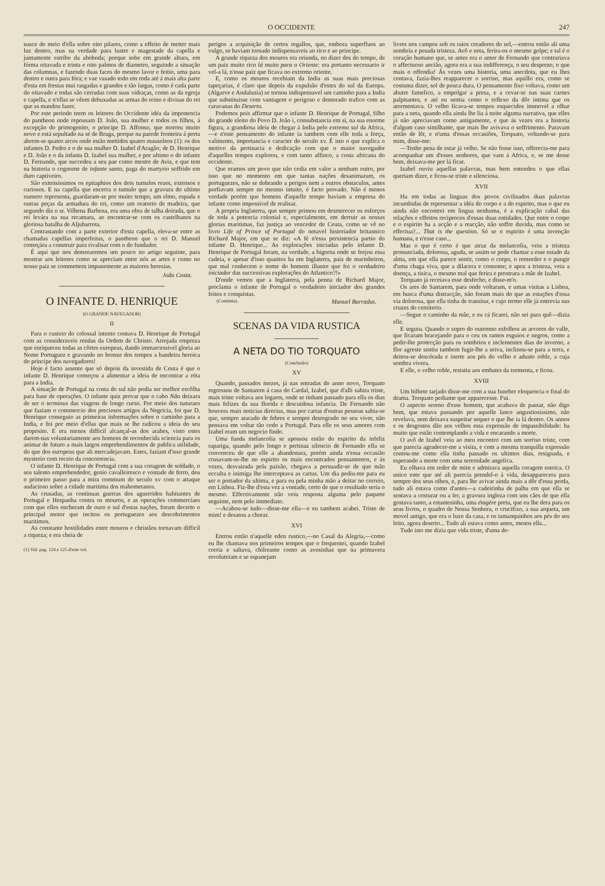O OCCIDENTE 247
nasce do meio d'ella sobre oito pilares, como a effeito de metter mais luz dentro, mas na verdade para lustre e magestade da capella e juntamente estribo da aboboda; porque sobe em grande altura, em fórma oitavada e trinta e oito palmos de diametro, seguindo a situação das columnas, e fazendo duas faces do mesmo lavor e feitio, uma para dentro e outra para fóra; e vae vasado todo em roda até á mais alta parte d'esta em frestas mui rasgadas e grandes e tão largas, como é cada parte do oitavado e todas são cerradas com suas vidraças, como as da egreja e capella, e n'ellas se vêem debuxadas as armas do reino e divisas do rei que as mandou fazer.
Por este periodo teem os leitores do Occidente idéa da imponencia do pantheon onde repousam D. João, sua mulher e todos os filhos, á excepção do primogenito, o principe D. Affonso, que morreu muito novo e está sepultado na sé de Braga, porque na parede fronteira á porta abrem-se quatro arcos onde estão mettidos quatro mausoleos (1): os dos infantes D. Pedro e o de sua mulher D. Izabel d'Aragão; de D. Henrique e D. João e o da infanta D. Izabel sua mulher, e por ultimo o do infante D. Fernando, que succedeu a seu pae como mestre de Aviz, e que tem na historia o cognome de infante santo, paga do martyrio soffrido em duro captiveiro.
São extensissimos os epitaphios dos dois tumulos reaes, extensos e curiosos. E na capella que encerra o tumulo que a gravura do ultimo numero representa, guardaram-se por muito tempo, um elmo, espada e outras peças da armadura do rei, como um oratorio de madeira, que segundo diz o sr. Vilhena Barbosa, era uma obra de talha doirada, que o rei levára na sua recamara, ao encontrar-se com os castelhanos na gloriosa batalha de Aljubarrota.
Contrastando com a parte exterior d'esta capella, eleva-se entre as chamadas capellas imperfeitas, o pantheon que o rei D. Manuel começára a construir para rivalisar com o do fundador.
É aqui que nos demoraremos um pouco no artigo seguinte, para mostrar aos leitores como se apreciam entre nós as artes e como no nosso paiz se commettem impunemente as maiores heresias.
João Costa.
O INFANTE D. HENRIQUE
(O GRANDE NAVEGADOR)
II
Para o custeio do colossal intento contava D. Henrique de Portugal com as consideraveis rendas da Ordem de Christo. Arrojada empreza que enriqueceu todas as côrtes europeas, dando immarcessivel gloria ao Nome Portuguez e gravando no bronze dos tempos a bandeira heroica do principe dos navegadores!
Hoje é facto assente que só depois da investida de Ceuta é que o infante D. Henrique começou a alimentar a ideia de encontrar a róta para a India.
A situação de Portugal na costa do sul não podia ser melhor escôlha para base de operações. O infante quiz provar que o cabo Não deixara de ser o terminus das viagens de longo curso. Por meio dos naturaes que faziam o commercio dos preciosos artigos da Negricia, foi que D. Henrique conseguio as primeiras informações sobre o caminho para a India, e foi por meio d'ellas que mais se lhe radicou a ideia do seu proposito. E era menos difficil alcançal-as dos arabes, visto estes darem-nas voluntariamente aos homens de reconhecida sciencia para os animar de futuro a mais largos emprehendimentos de publica utilidade, do que dos europeus que ali mercadejavam. Estes, faziam d'isso grande mysterio com receio da concorrencia.
O infante D. Henrique de Portugal com a sua coragem de soldado, o seu talento emprehendedor, genio cavalleiresco e vontade de ferro, deu o primeiro passo para a mira commum do seculo xv com o attaque audacioso sobre a cidade maritima dos mahometanos.
As crusadas, as continuas guerras dos aguerridos habitantes de Portugal e Hespanha contra os mouros, e as operações commerciaes com que elles encheram de ouro o sul d'estas nações, foram decerto o principal motor que incitou os portuguezes aos descobrimentos maritimos.
As constante hostilidades entre mouros e christãos tornavam difficil a riqueza; e era cheia de
(1) Vid. pag. 124 e 125 d'este vol.
perigos a acquisição de certos regallos, que, embora superfluos ao vulgo, se haviam tornado indispensaveis ao rico e ao principe.
A grande riqueza dos mouros era oriunda, no dizer dos do tempo, de um paiz muito rico lá muito para o Oriente: era portanto necessario ir vel-a lá, n'esse paiz que ficava no extremo oriente.
E, como os mouros recebiam da India as suas mais preciosas tapeçarias, é claro que depois da expulsão d'estes do sul da Europa. (Algarve e Andaluzia) se tornou indispensavel um caminho para a India que substituisse com vantagem o perigoso e demorado trafico com as caravanas do Deserto.
Podemos pois affirmar que o infante D. Henrique de Portugal, filho do grande eleito do Povo D. João i, consubstancía em si, na sua enorme figura, a grandiosa ideia de chegar á India pelo extremo sul da Africa,—e n'este pensamento do infante ia tambem com elle toda a força, valimento, importancia e caracter do seculo xv. É isto o que explica o motivo da pertinacia e dedicação com que o maior navegador d'aquelles tempos explorou, e com tanto affinco, a costa africana do occidente.
Que eramos um povo que não cedia em valor a nenhum outro, por isso que no momento em que tantas nações desanimaram, os portuguezes, não se dobrando a perigos nem a outros obstaculos, antes porfiavam sempre no mesmo intuito, é facto provado. Não é menos verdade porém que homens d'aquelle tempo haviam a empresa do infante como impossivel de realisar.
A propria Inglaterra, que sempre primou em desmerecer os esforços de toda a potencia colonial e, especialmente, em derruir as nossas glorias maritimas, faz justiça ao vencedor de Ceuta, como se vê no livro Life of Prince of Portugal do notavel historiador britannico Richard Major, em que se diz: «A fé n'essa persistencia partio do infante D. Henrique... As explorações iniciadas pelo infante D. Henrique de Portugal foram, na verdade, a bigorna onde se forjou essa cadeia, e apesar d'isso quantos ha em Inglaterra, paiz de marinheiros, que mal conhecem o nome do homem illustre que foi o verdadeiro iniciador das successivas explorações do Atlantico?!»
D'onde vemos que a Inglaterra, pela penna de Richard Major, proclama o infante de Portugal o verdadeiro iniciador dos grandes feitos e conquistas.
(Continúa). Manuel Barradas.
SCENAS DA VIDA RUSTICA
A NETA DO TIO TORQUATO
(Conclusão)
XV
Quando, passados mezes, já nas entradas do anno novo, Torquato regressou de Santarem á casa do Cardal, Izabel, que d'alli sahira triste, mais triste voltava aos logares, onde se tinham passado para ella os dias mais felizes da sua florida e descuidosa infancia. De Fernando não houvera mais noticias directas, mas por cartas d'outras pessoas sabia-se que, sempre atacado de febres e sempre desregrado no seu viver, não pensava em voltar tão cedo a Portugal. Para elle os seus amores com Izabel eram um negocio findo.
Uma funda melancolia se apossou então do espirito da infeliz rapariga, quando pelo longo e pertinaz silencio de Fernando ella se convenceu de que elle a abandonara, porém ainda n'essa occasião crusavam-se-lhe no espirito os mais encontrados pensamentos, e ás vezes, desvairada pela paixão, chegava a persuadir-se de que mão occulta e inimiga lhe interceptava as cartas. Um dia pediu-me para eu ser o portador da ultima, e para eu pela minha mão a deitar no correio, em Lisboa. Fiz-lhe d'esta vez a vontade, certo de que o resultado seria o mesmo. Effectivamente não veiu resposta alguma pelo paquete seguinte, nem pelo immediato.
—Acabou-se tudo—disse-me ella—e eu tambem acabei. Triste de mim! e desatou a chorar.
XVI
Entrou então n'aquelle eden rustico,—no Casal da Alegria,—como eu lhe chamava nos primeiros tempos que o frequentei, quando Izabel corria e saltava, chilreante como as avesinhas que na primavera revoluteiam e se espanejam
livres nos campos sob os raios creadores do sol,—entrou então ali uma sombria e pesada tristeza. Avô e neta, ferira-os o mesmo golpe; e tal é o coração humano que, se antes era o amor de Fernando que contrariava o affectuoso ancião, agora era a sua indifferença, o seu desprezo, o que mais o offendia! Ás vezes uma historia, uma anecdota, que eu lhes contava, fazia-lhes reapparecer o sorriso, mas aquillo era, como se costuma dizer, sol de pouca dura. O pensamento fixo voltava, como um abutre famelico, a empolgar a presa, e a cevar-se nas suas carnes palpitantes, e até eu sentia como o reflexo da dôr intima que os atormentava. O velho ficava-se tempos esquecidos immovel a olhar para a neta, quando ella ainda lhe lia á noite alguma narrativa, que elles já não apreciavam como antigamente, e que ás vezes era a historia d'algum caso similhante, que mais lhe avivava o soffrimento. Paravam então de lêr, e n'uma d'essas occasiões, Torquato, voltando-se para mim, disse-me:
—Tenho pena de estar já velho. Se não fosse isso, offerecia-me para acompanhar um d'esses senhores, que vam á Africa, e, se me desse bem, deixava-me por lá ficar.
Izabel ouviu aquellas palavras, mas bem entendeu o que ellas queriam dizer, e ficou-se triste e silenciosa.
XVII
Ha em todas as linguas dos povos civilisados duas palavras incumbidas de representar a idéa do corpo e a do espirito, mas o que eu ainda não encontrei em lingua nenhuma, é a explicação cabal das relações e effeitos reciprocos d'essas duas entidades. Que entre o corpo e o espirito ha a acção e a reacção, não soffre duvida, mas como se effectua?... That is the question. Só se o espirito é uma invenção humana, e n'esse caso...
Mas o que é certo é que atraz da melancolia, veiu a tristeza pronunciada, dolorosa, aguda, se assim se pode chamar a esse estado da alma, em que ella parece sentir, como o corpo, o remorder e o pungir d'uma chaga viva, que a dilacera e consome; e apoz a tristeza, veiu a doença, a tisica, o mesmo mal que ferira e prostrara a mãe de Izabel.
Torquato já receiava esse desfecho, e disse-m'o.
Os ares de Santarem, para onde voltaram, e umas visitas a Lisboa, em busca d'uma distracção, não foram mais do que as estações d'essa via dolorosa, que ella tinha de transitar, e cujo termo elle já entrevia nas cruzes do cemiterio.
—Segue o caminho da mãe, e eu cá ficarei, não sei para quê—dizia elle.
E seguiu. Quando o sopro do outomno esfolhou as arvores do valle, que ficaram bracejando para o ceu os ramos esguios e negros, como a pedir-lhe protecção para os sombrios e inclementes dias do inverno, a flor agreste sentiu tambem fugir-lhe a seiva, inclinou-se para a terra, e deitou-se descórada e inerte aos pés do velho e adusto roble, a cuja sombra vivera.
E elle, o velho roble, resistiu aos embates da tormenta, e ficou.
XVIII
Um bilhete tarjado disse-me com a sua funebre eloquencia o final do drama. Torquato pediame que apparecesse. Fui.
O aspecto sereno d'esse homem, que acabava de passar, não digo bem, que estava passando por aquelle lance angustiosissimo, não revelava, nem deixava suspeitar sequer o que lhe ia lá dentro. Os annos e os desgostos dão aos velhos essa expressão de impassibilidade: ha muito que estão contemplando a vida e encarando a morte.
O avô de Izabel veiu ao meu encontro com um sorriso triste, com que parecia agradecer-me a visita, e com a mesma tranquilla expressão contou-me como ella tinha passado os ultimos dias, resignada, e esperando a morte com uma serenidade angelica.
Eu olhava em redor de mim e admirava aquella coragem estoica. O unico ente que até ali parecia prendel-o á vida, desapparecera para sempre dos seus olhos, e, para lhe avivar ainda mais a dôr d'essa perda, tudo ali estava como d'antes—a cadeirinha de palha em que ella se sentava a costurar ou a ler, a gravura ingleza com uns cães de que ella gostava tanto, a estantesinha, uma étagère preta, que eu lhe dera para os seus livros, o quadro de Nossa Senhora, o crucifixo, a sua arqueta, um movel antigo, que era o luxo da casa, e os tamanquinhos aos pés do seu leito, agora deserto... Tudo ali estava como antes, menos ella...
Tudo isto me dizia que vida triste, d'uma de-